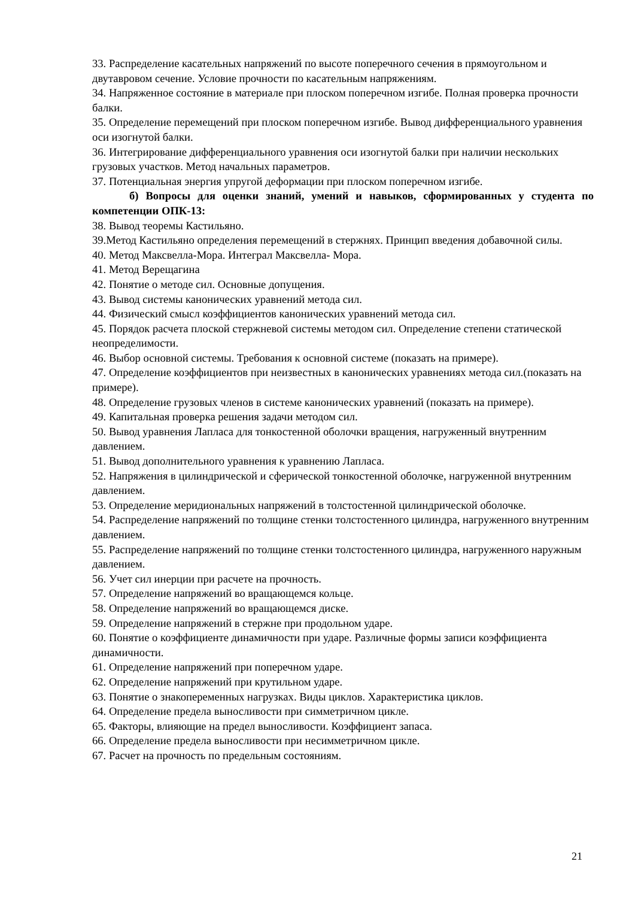33. Распределение касательных напряжений по высоте поперечного сечения в прямоугольном и двутавровом сечение. Условие прочности по касательным напряжениям.
34. Напряженное состояние в материале при плоском поперечном изгибе. Полная проверка прочности балки.
35. Определение перемещений при плоском поперечном изгибе. Вывод дифференциального уравнения оси изогнутой балки.
36. Интегрирование дифференциального уравнения оси изогнутой балки при наличии нескольких грузовых участков. Метод начальных параметров.
37. Потенциальная энергия упругой деформации при плоском поперечном изгибе.
б) Вопросы для оценки знаний, умений и навыков, сформированных у студента по компетенции ОПК-13:
38. Вывод теоремы Кастильяно.
39.Метод Кастильяно определения перемещений в стержнях. Принцип введения добавочной силы.
40. Метод Максвелла-Мора. Интеграл Максвелла- Мора.
41. Метод Верещагина
42. Понятие о методе сил. Основные допущения.
43. Вывод системы канонических уравнений метода сил.
44. Физический смысл коэффициентов канонических уравнений метода сил.
45. Порядок расчета плоской стержневой системы методом сил. Определение степени статической неопределимости.
46. Выбор основной системы. Требования к основной системе (показать на примере).
47. Определение коэффициентов при неизвестных в канонических уравнениях метода сил.(показать на примере).
48. Определение грузовых членов в системе канонических уравнений (показать на примере).
49. Капитальная проверка решения задачи методом сил.
50. Вывод уравнения Лапласа для тонкостенной оболочки вращения, нагруженный внутренним давлением.
51. Вывод дополнительного уравнения к уравнению Лапласа.
52. Напряжения в цилиндрической и сферической тонкостенной оболочке, нагруженной внутренним давлением.
53. Определение меридиональных напряжений в толстостенной цилиндрической оболочке.
54. Распределение напряжений по толщине стенки толстостенного цилиндра, нагруженного внутренним давлением.
55. Распределение напряжений по толщине стенки толстостенного цилиндра, нагруженного наружным давлением.
56. Учет сил инерции при расчете на прочность.
57. Определение напряжений во вращающемся кольце.
58. Определение напряжений во вращающемся диске.
59. Определение напряжений в стержне при продольном ударе.
60. Понятие о коэффициенте динамичности при ударе. Различные формы записи коэффициента динамичности.
61. Определение напряжений при поперечном ударе.
62. Определение напряжений при крутильном ударе.
63. Понятие о знакопеременных нагрузках. Виды циклов. Характеристика циклов.
64. Определение предела выносливости при симметричном цикле.
65. Факторы, влияющие на предел выносливости. Коэффициент запаса.
66. Определение предела выносливости при несимметричном цикле.
67. Расчет на прочность по предельным состояниям.
21